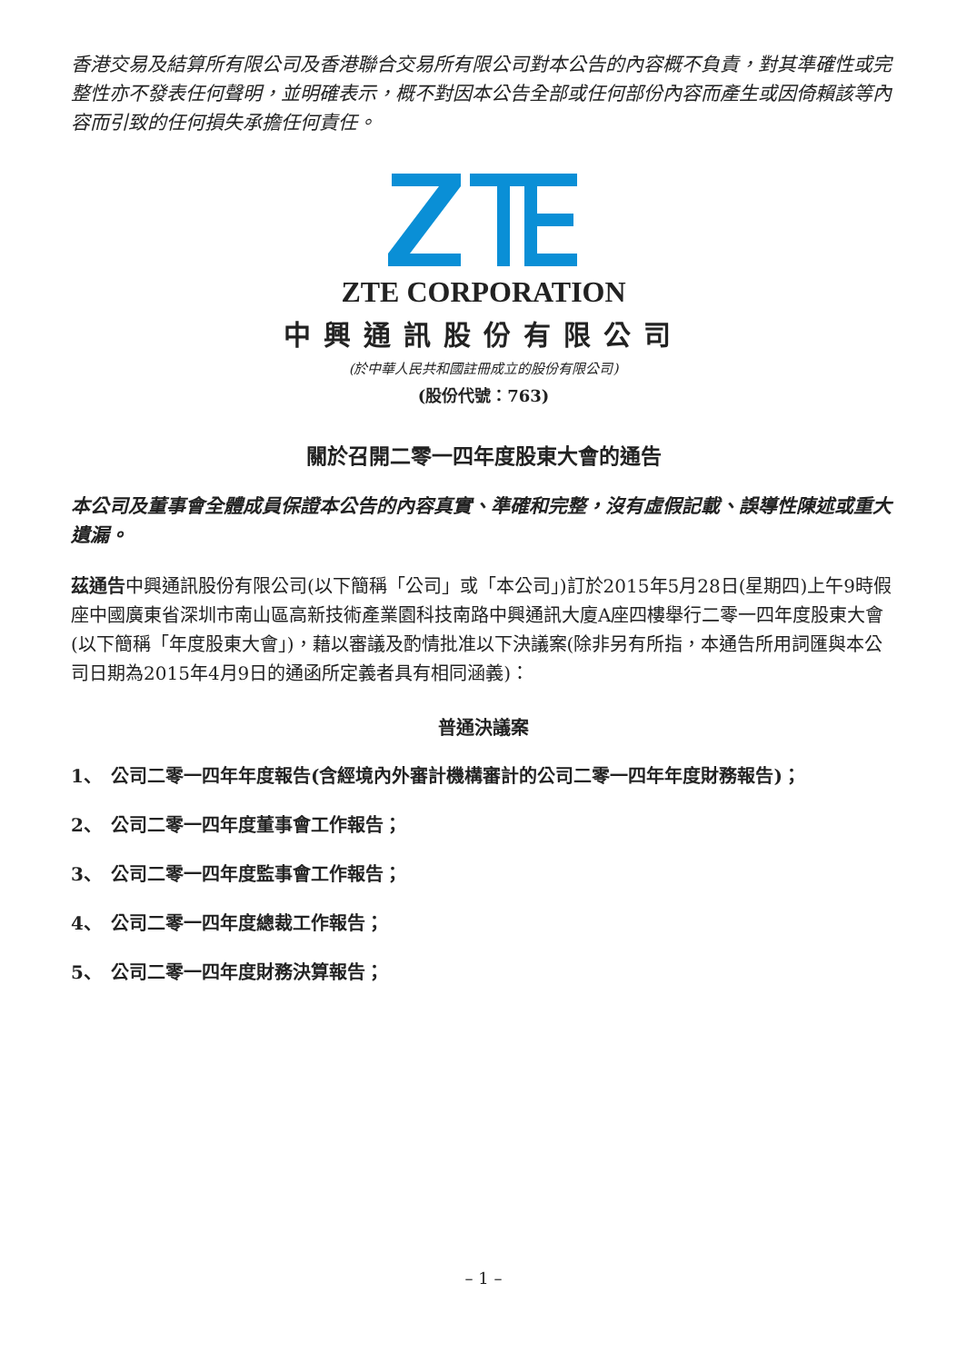香港交易及結算所有限公司及香港聯合交易所有限公司對本公告的內容概不負責，對其準確性或完整性亦不發表任何聲明，並明確表示，概不對因本公告全部或任何部份內容而產生或因倚賴該等內容而引致的任何損失承擔任何責任。
ZTE CORPORATION
中興通訊股份有限公司
(於中華人民共和國註冊成立的股份有限公司)
(股份代號：763)
關於召開二零一四年度股東大會的通告
本公司及董事會全體成員保證本公告的內容真實、準確和完整，沒有虛假記載、誤導性陳述或重大遺漏。
茲通告中興通訊股份有限公司(以下簡稱「公司」或「本公司」)訂於2015年5月28日(星期四)上午9時假座中國廣東省深圳市南山區高新技術產業園科技南路中興通訊大廈A座四樓舉行二零一四年度股東大會(以下簡稱「年度股東大會」)，藉以審議及酌情批准以下決議案(除非另有所指，本通告所用詞匯與本公司日期為2015年4月9日的通函所定義者具有相同涵義)：
普通決議案
1、 公司二零一四年年度報告(含經境內外審計機構審計的公司二零一四年年度財務報告)；
2、 公司二零一四年度董事會工作報告；
3、 公司二零一四年度監事會工作報告；
4、 公司二零一四年度總裁工作報告；
5、 公司二零一四年度財務決算報告；
– 1 –